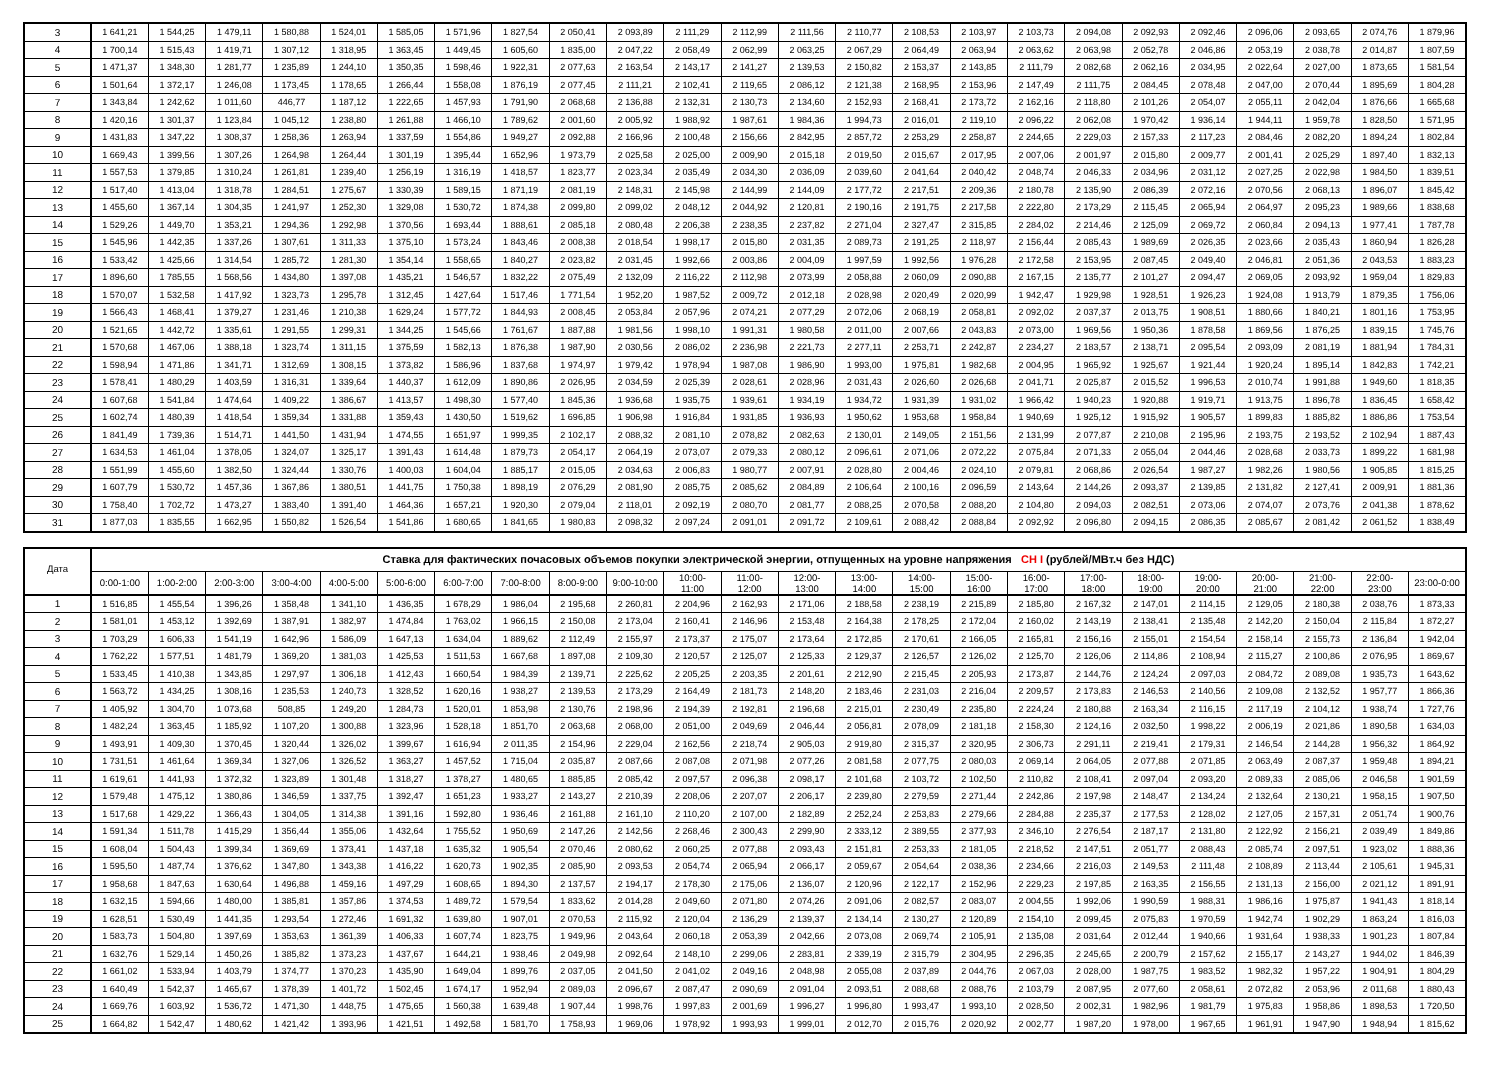| 3 | 1 641,21 | 1 544,25 | 1 479,11 | 1 580,88 | 1 524,01 | 1 585,05 | 1 571,96 | 1 827,54 | 2 050,41 | 2 093,89 | 2 111,29 | 2 112,99 | 2 111,56 | 2 110,77 | 2 108,53 | 2 103,97 | 2 103,73 | 2 094,08 | 2 092,93 | 2 092,46 | 2 096,06 | 2 093,65 | 2 074,76 | 1 879,96 |
| 4 | 1 700,14 | 1 515,43 | 1 419,71 | 1 307,12 | 1 318,95 | 1 363,45 | 1 449,45 | 1 605,60 | 1 835,00 | 2 047,22 | 2 058,49 | 2 062,99 | 2 063,25 | 2 067,29 | 2 064,49 | 2 063,94 | 2 063,62 | 2 063,98 | 2 052,78 | 2 046,86 | 2 053,19 | 2 038,78 | 2 014,87 | 1 807,59 |
| 5 | 1 471,37 | 1 348,30 | 1 281,77 | 1 235,89 | 1 244,10 | 1 350,35 | 1 598,46 | 1 922,31 | 2 077,63 | 2 163,54 | 2 143,17 | 2 141,27 | 2 139,53 | 2 150,82 | 2 153,37 | 2 143,85 | 2 111,79 | 2 082,68 | 2 062,16 | 2 034,95 | 2 022,64 | 2 027,00 | 1 873,65 | 1 581,54 |
| 6 | 1 501,64 | 1 372,17 | 1 246,08 | 1 173,45 | 1 178,65 | 1 266,44 | 1 558,08 | 1 876,19 | 2 077,45 | 2 111,21 | 2 102,41 | 2 119,65 | 2 086,12 | 2 121,38 | 2 168,95 | 2 153,96 | 2 147,49 | 2 111,75 | 2 084,45 | 2 078,48 | 2 047,00 | 2 070,44 | 1 895,69 | 1 804,28 |
| 7 | 1 343,84 | 1 242,62 | 1 011,60 | 446,77 | 1 187,12 | 1 222,65 | 1 457,93 | 1 791,90 | 2 068,68 | 2 136,88 | 2 132,31 | 2 130,73 | 2 134,60 | 2 152,93 | 2 168,41 | 2 173,72 | 2 162,16 | 2 118,80 | 2 101,26 | 2 054,07 | 2 055,11 | 2 042,04 | 1 876,66 | 1 665,68 |
| 8 | 1 420,16 | 1 301,37 | 1 123,84 | 1 045,12 | 1 238,80 | 1 261,88 | 1 466,10 | 1 789,62 | 2 001,60 | 2 005,92 | 1 988,92 | 1 987,61 | 1 984,36 | 1 994,73 | 2 016,01 | 2 119,10 | 2 096,22 | 2 062,08 | 1 970,42 | 1 936,14 | 1 944,11 | 1 959,78 | 1 828,50 | 1 571,95 |
| 9 | 1 431,83 | 1 347,22 | 1 308,37 | 1 258,36 | 1 263,94 | 1 337,59 | 1 554,86 | 1 949,27 | 2 092,88 | 2 166,96 | 2 100,48 | 2 156,66 | 2 842,95 | 2 857,72 | 2 253,29 | 2 258,87 | 2 244,65 | 2 229,03 | 2 157,33 | 2 117,23 | 2 084,46 | 2 082,20 | 1 894,24 | 1 802,84 |
| 10 | 1 669,43 | 1 399,56 | 1 307,26 | 1 264,98 | 1 264,44 | 1 301,19 | 1 395,44 | 1 652,96 | 1 973,79 | 2 025,58 | 2 025,00 | 2 009,90 | 2 015,18 | 2 019,50 | 2 015,67 | 2 017,95 | 2 007,06 | 2 001,97 | 2 015,80 | 2 009,77 | 2 001,41 | 2 025,29 | 1 897,40 | 1 832,13 |
| 11 | 1 557,53 | 1 379,85 | 1 310,24 | 1 261,81 | 1 239,40 | 1 256,19 | 1 316,19 | 1 418,57 | 1 823,77 | 2 023,34 | 2 035,49 | 2 034,30 | 2 036,09 | 2 039,60 | 2 041,64 | 2 040,42 | 2 048,74 | 2 046,33 | 2 034,96 | 2 031,12 | 2 027,25 | 2 022,98 | 1 984,50 | 1 839,51 |
| 12 | 1 517,40 | 1 413,04 | 1 318,78 | 1 284,51 | 1 275,67 | 1 330,39 | 1 589,15 | 1 871,19 | 2 081,19 | 2 148,31 | 2 145,98 | 2 144,99 | 2 144,09 | 2 177,72 | 2 217,51 | 2 209,36 | 2 180,78 | 2 135,90 | 2 086,39 | 2 072,16 | 2 070,56 | 2 068,13 | 1 896,07 | 1 845,42 |
| 13 | 1 455,60 | 1 367,14 | 1 304,35 | 1 241,97 | 1 252,30 | 1 329,08 | 1 530,72 | 1 874,38 | 2 099,80 | 2 099,02 | 2 048,12 | 2 044,92 | 2 120,81 | 2 190,16 | 2 191,75 | 2 217,58 | 2 222,80 | 2 173,29 | 2 115,45 | 2 065,94 | 2 064,97 | 2 095,23 | 1 989,66 | 1 838,68 |
| 14 | 1 529,26 | 1 449,70 | 1 353,21 | 1 294,36 | 1 292,98 | 1 370,56 | 1 693,44 | 1 888,61 | 2 085,18 | 2 080,48 | 2 206,38 | 2 238,35 | 2 237,82 | 2 271,04 | 2 327,47 | 2 315,85 | 2 284,02 | 2 214,46 | 2 125,09 | 2 069,72 | 2 060,84 | 2 094,13 | 1 977,41 | 1 787,78 |
| 15 | 1 545,96 | 1 442,35 | 1 337,26 | 1 307,61 | 1 311,33 | 1 375,10 | 1 573,24 | 1 843,46 | 2 008,38 | 2 018,54 | 1 998,17 | 2 015,80 | 2 031,35 | 2 089,73 | 2 191,25 | 2 118,97 | 2 156,44 | 2 085,43 | 1 989,69 | 2 026,35 | 2 023,66 | 2 035,43 | 1 860,94 | 1 826,28 |
| 16 | 1 533,42 | 1 425,66 | 1 314,54 | 1 285,72 | 1 281,30 | 1 354,14 | 1 558,65 | 1 840,27 | 2 023,82 | 2 031,45 | 1 992,66 | 2 003,86 | 2 004,09 | 1 997,59 | 1 992,56 | 1 976,28 | 2 172,58 | 2 153,95 | 2 087,45 | 2 049,40 | 2 046,81 | 2 051,36 | 2 043,53 | 1 883,23 |
| 17 | 1 896,60 | 1 785,55 | 1 568,56 | 1 434,80 | 1 397,08 | 1 435,21 | 1 546,57 | 1 832,22 | 2 075,49 | 2 132,09 | 2 116,22 | 2 112,98 | 2 073,99 | 2 058,88 | 2 060,09 | 2 090,88 | 2 167,15 | 2 135,77 | 2 101,27 | 2 094,47 | 2 069,05 | 2 093,92 | 1 959,04 | 1 829,83 |
| 18 | 1 570,07 | 1 532,58 | 1 417,92 | 1 323,73 | 1 295,78 | 1 312,45 | 1 427,64 | 1 517,46 | 1 771,54 | 1 952,20 | 1 987,52 | 2 009,72 | 2 012,18 | 2 028,98 | 2 020,49 | 2 020,99 | 1 942,47 | 1 929,98 | 1 928,51 | 1 926,23 | 1 924,08 | 1 913,79 | 1 879,35 | 1 756,06 |
| 19 | 1 566,43 | 1 468,41 | 1 379,27 | 1 231,46 | 1 210,38 | 1 629,24 | 1 577,72 | 1 844,93 | 2 008,45 | 2 053,84 | 2 057,96 | 2 074,21 | 2 077,29 | 2 072,06 | 2 068,19 | 2 058,81 | 2 092,02 | 2 037,37 | 2 013,75 | 1 908,51 | 1 880,66 | 1 840,21 | 1 801,16 | 1 753,95 |
| 20 | 1 521,65 | 1 442,72 | 1 335,61 | 1 291,55 | 1 299,31 | 1 344,25 | 1 545,66 | 1 761,67 | 1 887,88 | 1 981,56 | 1 998,10 | 1 991,31 | 1 980,58 | 2 011,00 | 2 007,66 | 2 043,83 | 2 073,00 | 1 969,56 | 1 950,36 | 1 878,58 | 1 869,56 | 1 876,25 | 1 839,15 | 1 745,76 |
| 21 | 1 570,68 | 1 467,06 | 1 388,18 | 1 323,74 | 1 311,15 | 1 375,59 | 1 582,13 | 1 876,38 | 1 987,90 | 2 030,56 | 2 086,02 | 2 236,98 | 2 221,73 | 2 277,11 | 2 253,71 | 2 242,87 | 2 234,27 | 2 183,57 | 2 138,71 | 2 095,54 | 2 093,09 | 2 081,19 | 1 881,94 | 1 784,31 |
| 22 | 1 598,94 | 1 471,86 | 1 341,71 | 1 312,69 | 1 308,15 | 1 373,82 | 1 586,96 | 1 837,68 | 1 974,97 | 1 979,42 | 1 978,94 | 1 987,08 | 1 986,90 | 1 993,00 | 1 975,81 | 1 982,68 | 2 004,95 | 1 965,92 | 1 925,67 | 1 921,44 | 1 920,24 | 1 895,14 | 1 842,83 | 1 742,21 |
| 23 | 1 578,41 | 1 480,29 | 1 403,59 | 1 316,31 | 1 339,64 | 1 440,37 | 1 612,09 | 1 890,86 | 2 026,95 | 2 034,59 | 2 025,39 | 2 028,61 | 2 028,96 | 2 031,43 | 2 026,60 | 2 026,68 | 2 041,71 | 2 025,87 | 2 015,52 | 1 996,53 | 2 010,74 | 1 991,88 | 1 949,60 | 1 818,35 |
| 24 | 1 607,68 | 1 541,84 | 1 474,64 | 1 409,22 | 1 386,67 | 1 413,57 | 1 498,30 | 1 577,40 | 1 845,36 | 1 936,68 | 1 935,75 | 1 939,61 | 1 934,19 | 1 934,72 | 1 931,39 | 1 931,02 | 1 966,42 | 1 940,23 | 1 920,88 | 1 919,71 | 1 913,75 | 1 896,78 | 1 836,45 | 1 658,42 |
| 25 | 1 602,74 | 1 480,39 | 1 418,54 | 1 359,34 | 1 331,88 | 1 359,43 | 1 430,50 | 1 519,62 | 1 696,85 | 1 906,98 | 1 916,84 | 1 931,85 | 1 936,93 | 1 950,62 | 1 953,68 | 1 958,84 | 1 940,69 | 1 925,12 | 1 915,92 | 1 905,57 | 1 899,83 | 1 885,82 | 1 886,86 | 1 753,54 |
| 26 | 1 841,49 | 1 739,36 | 1 514,71 | 1 441,50 | 1 431,94 | 1 474,55 | 1 651,97 | 1 999,35 | 2 102,17 | 2 088,32 | 2 081,10 | 2 078,82 | 2 082,63 | 2 130,01 | 2 149,05 | 2 151,56 | 2 131,99 | 2 077,87 | 2 210,08 | 2 195,96 | 2 193,75 | 2 193,52 | 2 102,94 | 1 887,43 |
| 27 | 1 634,53 | 1 461,04 | 1 378,05 | 1 324,07 | 1 325,17 | 1 391,43 | 1 614,48 | 1 879,73 | 2 054,17 | 2 064,19 | 2 073,07 | 2 079,33 | 2 080,12 | 2 096,61 | 2 071,06 | 2 072,22 | 2 075,84 | 2 071,33 | 2 055,04 | 2 044,46 | 2 028,68 | 2 033,73 | 1 899,22 | 1 681,98 |
| 28 | 1 551,99 | 1 455,60 | 1 382,50 | 1 324,44 | 1 330,76 | 1 400,03 | 1 604,04 | 1 885,17 | 2 015,05 | 2 034,63 | 2 006,83 | 1 980,77 | 2 007,91 | 2 028,80 | 2 004,46 | 2 024,10 | 2 079,81 | 2 068,86 | 2 026,54 | 1 987,27 | 1 982,26 | 1 980,56 | 1 905,85 | 1 815,25 |
| 29 | 1 607,79 | 1 530,72 | 1 457,36 | 1 367,86 | 1 380,51 | 1 441,75 | 1 750,38 | 1 898,19 | 2 076,29 | 2 081,90 | 2 085,75 | 2 085,62 | 2 084,89 | 2 106,64 | 2 100,16 | 2 096,59 | 2 143,64 | 2 144,26 | 2 093,37 | 2 139,85 | 2 131,82 | 2 127,41 | 2 009,91 | 1 881,36 |
| 30 | 1 758,40 | 1 702,72 | 1 473,27 | 1 383,40 | 1 391,40 | 1 464,36 | 1 657,21 | 1 920,30 | 2 079,04 | 2 118,01 | 2 092,19 | 2 080,70 | 2 081,77 | 2 088,25 | 2 070,58 | 2 088,20 | 2 104,80 | 2 094,03 | 2 082,51 | 2 073,06 | 2 074,07 | 2 073,76 | 2 041,38 | 1 878,62 |
| 31 | 1 877,03 | 1 835,55 | 1 662,95 | 1 550,82 | 1 526,54 | 1 541,86 | 1 680,65 | 1 841,65 | 1 980,83 | 2 098,32 | 2 097,24 | 2 091,01 | 2 091,72 | 2 109,61 | 2 088,42 | 2 088,84 | 2 092,92 | 2 096,80 | 2 094,15 | 2 086,35 | 2 085,67 | 2 081,42 | 2 061,52 | 1 838,49 |
| Дата | Ставка для фактических почасовых объемов покупки электрической энергии, отпущенных на уровне напряжения СН I (рублей/МВт.ч без НДС) | | | | | | | | | | | | | | | | | | | | | | | |
| --- | --- | --- | --- | --- | --- | --- | --- | --- | --- | --- | --- | --- | --- | --- | --- | --- | --- | --- | --- | --- | --- | --- | --- | --- |
| | 0:00-1:00 | 1:00-2:00 | 2:00-3:00 | 3:00-4:00 | 4:00-5:00 | 5:00-6:00 | 6:00-7:00 | 7:00-8:00 | 8:00-9:00 | 9:00-10:00 | 10:00- 11:00 | 11:00- 12:00 | 12:00- 13:00 | 13:00- 14:00 | 14:00- 15:00 | 15:00- 16:00 | 16:00- 17:00 | 17:00- 18:00 | 18:00- 19:00 | 19:00- 20:00 | 20:00- 21:00 | 21:00- 22:00 | 22:00- 23:00 | 23:00-0:00 |
| 1 | 1 516,85 | 1 455,54 | 1 396,26 | 1 358,48 | 1 341,10 | 1 436,35 | 1 678,29 | 1 986,04 | 2 195,68 | 2 260,81 | 2 204,96 | 2 162,93 | 2 171,06 | 2 188,58 | 2 238,19 | 2 215,89 | 2 185,80 | 2 167,32 | 2 147,01 | 2 114,15 | 2 129,05 | 2 180,38 | 2 038,76 | 1 873,33 |
| 2 | 1 581,01 | 1 453,12 | 1 392,69 | 1 387,91 | 1 382,97 | 1 474,84 | 1 763,02 | 1 966,15 | 2 150,08 | 2 173,04 | 2 160,41 | 2 146,96 | 2 153,48 | 2 164,38 | 2 178,25 | 2 172,04 | 2 160,02 | 2 143,19 | 2 138,41 | 2 135,48 | 2 142,20 | 2 150,04 | 2 115,84 | 1 872,27 |
| 3 | 1 703,29 | 1 606,33 | 1 541,19 | 1 642,96 | 1 586,09 | 1 647,13 | 1 634,04 | 1 889,62 | 2 112,49 | 2 155,97 | 2 173,37 | 2 175,07 | 2 173,64 | 2 172,85 | 2 170,61 | 2 166,05 | 2 165,81 | 2 156,16 | 2 155,01 | 2 154,54 | 2 158,14 | 2 155,73 | 2 136,84 | 1 942,04 |
| 4 | 1 762,22 | 1 577,51 | 1 481,79 | 1 369,20 | 1 381,03 | 1 425,53 | 1 511,53 | 1 667,68 | 1 897,08 | 2 109,30 | 2 120,57 | 2 125,07 | 2 125,33 | 2 129,37 | 2 126,57 | 2 126,02 | 2 125,70 | 2 126,06 | 2 114,86 | 2 108,94 | 2 115,27 | 2 100,86 | 2 076,95 | 1 869,67 |
| 5 | 1 533,45 | 1 410,38 | 1 343,85 | 1 297,97 | 1 306,18 | 1 412,43 | 1 660,54 | 1 984,39 | 2 139,71 | 2 225,62 | 2 205,25 | 2 203,35 | 2 201,61 | 2 212,90 | 2 215,45 | 2 205,93 | 2 173,87 | 2 144,76 | 2 124,24 | 2 097,03 | 2 084,72 | 2 089,08 | 1 935,73 | 1 643,62 |
| 6 | 1 563,72 | 1 434,25 | 1 308,16 | 1 235,53 | 1 240,73 | 1 328,52 | 1 620,16 | 1 938,27 | 2 139,53 | 2 173,29 | 2 164,49 | 2 181,73 | 2 148,20 | 2 183,46 | 2 231,03 | 2 216,04 | 2 209,57 | 2 173,83 | 2 146,53 | 2 140,56 | 2 109,08 | 2 132,52 | 1 957,77 | 1 866,36 |
| 7 | 1 405,92 | 1 304,70 | 1 073,68 | 508,85 | 1 249,20 | 1 284,73 | 1 520,01 | 1 853,98 | 2 130,76 | 2 198,96 | 2 194,39 | 2 192,81 | 2 196,68 | 2 215,01 | 2 230,49 | 2 235,80 | 2 224,24 | 2 180,88 | 2 163,34 | 2 116,15 | 2 117,19 | 2 104,12 | 1 938,74 | 1 727,76 |
| 8 | 1 482,24 | 1 363,45 | 1 185,92 | 1 107,20 | 1 300,88 | 1 323,96 | 1 528,18 | 1 851,70 | 2 063,68 | 2 068,00 | 2 051,00 | 2 049,69 | 2 046,44 | 2 056,81 | 2 078,09 | 2 181,18 | 2 158,30 | 2 124,16 | 2 032,50 | 1 998,22 | 2 006,19 | 2 021,86 | 1 890,58 | 1 634,03 |
| 9 | 1 493,91 | 1 409,30 | 1 370,45 | 1 320,44 | 1 326,02 | 1 399,67 | 1 616,94 | 2 011,35 | 2 154,96 | 2 229,04 | 2 162,56 | 2 218,74 | 2 905,03 | 2 919,80 | 2 315,37 | 2 320,95 | 2 306,73 | 2 291,11 | 2 219,41 | 2 179,31 | 2 146,54 | 2 144,28 | 1 956,32 | 1 864,92 |
| 10 | 1 731,51 | 1 461,64 | 1 369,34 | 1 327,06 | 1 326,52 | 1 363,27 | 1 457,52 | 1 715,04 | 2 035,87 | 2 087,66 | 2 087,08 | 2 071,98 | 2 077,26 | 2 081,58 | 2 077,75 | 2 080,03 | 2 069,14 | 2 064,05 | 2 077,88 | 2 071,85 | 2 063,49 | 2 087,37 | 1 959,48 | 1 894,21 |
| 11 | 1 619,61 | 1 441,93 | 1 372,32 | 1 323,89 | 1 301,48 | 1 318,27 | 1 378,27 | 1 480,65 | 1 885,85 | 2 085,42 | 2 097,57 | 2 096,38 | 2 098,17 | 2 101,68 | 2 103,72 | 2 102,50 | 2 110,82 | 2 108,41 | 2 097,04 | 2 093,20 | 2 089,33 | 2 085,06 | 2 046,58 | 1 901,59 |
| 12 | 1 579,48 | 1 475,12 | 1 380,86 | 1 346,59 | 1 337,75 | 1 392,47 | 1 651,23 | 1 933,27 | 2 143,27 | 2 210,39 | 2 208,06 | 2 207,07 | 2 206,17 | 2 239,80 | 2 279,59 | 2 271,44 | 2 242,86 | 2 197,98 | 2 148,47 | 2 134,24 | 2 132,64 | 2 130,21 | 1 958,15 | 1 907,50 |
| 13 | 1 517,68 | 1 429,22 | 1 366,43 | 1 304,05 | 1 314,38 | 1 391,16 | 1 592,80 | 1 936,46 | 2 161,88 | 2 161,10 | 2 110,20 | 2 107,00 | 2 182,89 | 2 252,24 | 2 253,83 | 2 279,66 | 2 284,88 | 2 235,37 | 2 177,53 | 2 128,02 | 2 127,05 | 2 157,31 | 2 051,74 | 1 900,76 |
| 14 | 1 591,34 | 1 511,78 | 1 415,29 | 1 356,44 | 1 355,06 | 1 432,64 | 1 755,52 | 1 950,69 | 2 147,26 | 2 142,56 | 2 268,46 | 2 300,43 | 2 299,90 | 2 333,12 | 2 389,55 | 2 377,93 | 2 346,10 | 2 276,54 | 2 187,17 | 2 131,80 | 2 122,92 | 2 156,21 | 2 039,49 | 1 849,86 |
| 15 | 1 608,04 | 1 504,43 | 1 399,34 | 1 369,69 | 1 373,41 | 1 437,18 | 1 635,32 | 1 905,54 | 2 070,46 | 2 080,62 | 2 060,25 | 2 077,88 | 2 093,43 | 2 151,81 | 2 253,33 | 2 181,05 | 2 218,52 | 2 147,51 | 2 051,77 | 2 088,43 | 2 085,74 | 2 097,51 | 1 923,02 | 1 888,36 |
| 16 | 1 595,50 | 1 487,74 | 1 376,62 | 1 347,80 | 1 343,38 | 1 416,22 | 1 620,73 | 1 902,35 | 2 085,90 | 2 093,53 | 2 054,74 | 2 065,94 | 2 066,17 | 2 059,67 | 2 054,64 | 2 038,36 | 2 234,66 | 2 216,03 | 2 149,53 | 2 111,48 | 2 108,89 | 2 113,44 | 2 105,61 | 1 945,31 |
| 17 | 1 958,68 | 1 847,63 | 1 630,64 | 1 496,88 | 1 459,16 | 1 497,29 | 1 608,65 | 1 894,30 | 2 137,57 | 2 194,17 | 2 178,30 | 2 175,06 | 2 136,07 | 2 120,96 | 2 122,17 | 2 152,96 | 2 229,23 | 2 197,85 | 2 163,35 | 2 156,55 | 2 131,13 | 2 156,00 | 2 021,12 | 1 891,91 |
| 18 | 1 632,15 | 1 594,66 | 1 480,00 | 1 385,81 | 1 357,86 | 1 374,53 | 1 489,72 | 1 579,54 | 1 833,62 | 2 014,28 | 2 049,60 | 2 071,80 | 2 074,26 | 2 091,06 | 2 082,57 | 2 083,07 | 2 004,55 | 1 992,06 | 1 990,59 | 1 988,31 | 1 986,16 | 1 975,87 | 1 941,43 | 1 818,14 |
| 19 | 1 628,51 | 1 530,49 | 1 441,35 | 1 293,54 | 1 272,46 | 1 691,32 | 1 639,80 | 1 907,01 | 2 070,53 | 2 115,92 | 2 120,04 | 2 136,29 | 2 139,37 | 2 134,14 | 2 130,27 | 2 120,89 | 2 154,10 | 2 099,45 | 2 075,83 | 1 970,59 | 1 942,74 | 1 902,29 | 1 863,24 | 1 816,03 |
| 20 | 1 583,73 | 1 504,80 | 1 397,69 | 1 353,63 | 1 361,39 | 1 406,33 | 1 607,74 | 1 823,75 | 1 949,96 | 2 043,64 | 2 060,18 | 2 053,39 | 2 042,66 | 2 073,08 | 2 069,74 | 2 105,91 | 2 135,08 | 2 031,64 | 2 012,44 | 1 940,66 | 1 931,64 | 1 938,33 | 1 901,23 | 1 807,84 |
| 21 | 1 632,76 | 1 529,14 | 1 450,26 | 1 385,82 | 1 373,23 | 1 437,67 | 1 644,21 | 1 938,46 | 2 049,98 | 2 092,64 | 2 148,10 | 2 299,06 | 2 283,81 | 2 339,19 | 2 315,79 | 2 304,95 | 2 296,35 | 2 245,65 | 2 200,79 | 2 157,62 | 2 155,17 | 2 143,27 | 1 944,02 | 1 846,39 |
| 22 | 1 661,02 | 1 533,94 | 1 403,79 | 1 374,77 | 1 370,23 | 1 435,90 | 1 649,04 | 1 899,76 | 2 037,05 | 2 041,50 | 2 041,02 | 2 049,16 | 2 048,98 | 2 055,08 | 2 037,89 | 2 044,76 | 2 067,03 | 2 028,00 | 1 987,75 | 1 983,52 | 1 982,32 | 1 957,22 | 1 904,91 | 1 804,29 |
| 23 | 1 640,49 | 1 542,37 | 1 465,67 | 1 378,39 | 1 401,72 | 1 502,45 | 1 674,17 | 1 952,94 | 2 089,03 | 2 096,67 | 2 087,47 | 2 090,69 | 2 091,04 | 2 093,51 | 2 088,68 | 2 088,76 | 2 103,79 | 2 087,95 | 2 077,60 | 2 058,61 | 2 072,82 | 2 053,96 | 2 011,68 | 1 880,43 |
| 24 | 1 669,76 | 1 603,92 | 1 536,72 | 1 471,30 | 1 448,75 | 1 475,65 | 1 560,38 | 1 639,48 | 1 907,44 | 1 998,76 | 1 997,83 | 2 001,69 | 1 996,27 | 1 996,80 | 1 993,47 | 1 993,10 | 2 028,50 | 2 002,31 | 1 982,96 | 1 981,79 | 1 975,83 | 1 958,86 | 1 898,53 | 1 720,50 |
| 25 | 1 664,82 | 1 542,47 | 1 480,62 | 1 421,42 | 1 393,96 | 1 421,51 | 1 492,58 | 1 581,70 | 1 758,93 | 1 969,06 | 1 978,92 | 1 993,93 | 1 999,01 | 2 012,70 | 2 015,76 | 2 020,92 | 2 002,77 | 1 987,20 | 1 978,00 | 1 967,65 | 1 961,91 | 1 947,90 | 1 948,94 | 1 815,62 |